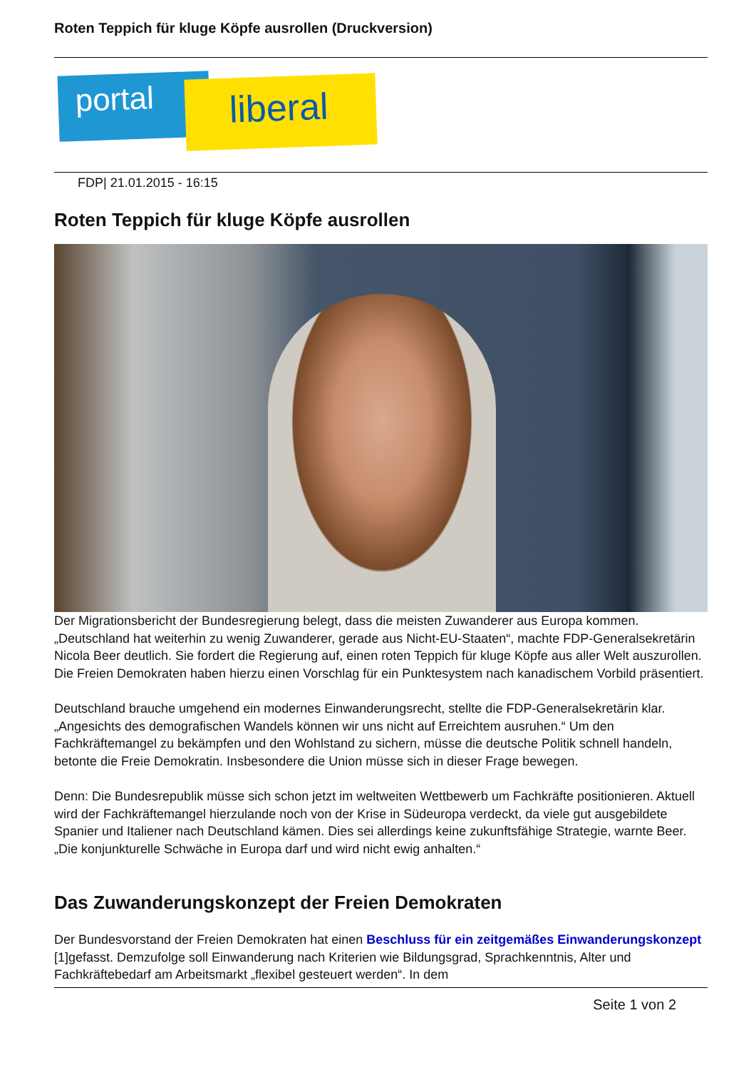Roten Teppich für kluge Köpfe ausrollen (Druckversion)
portal liberal
FDP| 21.01.2015 - 16:15
Roten Teppich für kluge Köpfe ausrollen
Der Migrationsbericht der Bundesregierung belegt, dass die meisten Zuwanderer aus Europa kommen. „Deutschland hat weiterhin zu wenig Zuwanderer, gerade aus Nicht-EU-Staaten“, machte FDP-Generalsekretärin Nicola Beer deutlich. Sie fordert die Regierung auf, einen roten Teppich für kluge Köpfe aus aller Welt auszurollen. Die Freien Demokraten haben hierzu einen Vorschlag für ein Punktesystem nach kanadischem Vorbild präsentiert.
Deutschland brauche umgehend ein modernes Einwanderungsrecht, stellte die FDP-Generalsekretärin klar. „Angesichts des demografischen Wandels können wir uns nicht auf Erreichtem ausruhen.“ Um den Fachkräftemangel zu bekämpfen und den Wohlstand zu sichern, müsse die deutsche Politik schnell handeln, betonte die Freie Demokratin. Insbesondere die Union müsse sich in dieser Frage bewegen.
Denn: Die Bundesrepublik müsse sich schon jetzt im weltweiten Wettbewerb um Fachkräfte positionieren. Aktuell wird der Fachkräftemangel hierzulande noch von der Krise in Südeuropa verdeckt, da viele gut ausgebildete Spanier und Italiener nach Deutschland kämen. Dies sei allerdings keine zukunftsfähige Strategie, warnte Beer. „Die konjunkturelle Schwäche in Europa darf und wird nicht ewig anhalten.“
Das Zuwanderungskonzept der Freien Demokraten
Der Bundesvorstand der Freien Demokraten hat einen Beschluss für ein zeitgemäßes Einwanderungskonzept [1]gefasst. Demzufolge soll Einwanderung nach Kriterien wie Bildungsgrad, Sprachkenntnis, Alter und Fachkräftebedarf am Arbeitsmarkt „flexibel gesteuert werden“. In dem
Seite 1 von 2